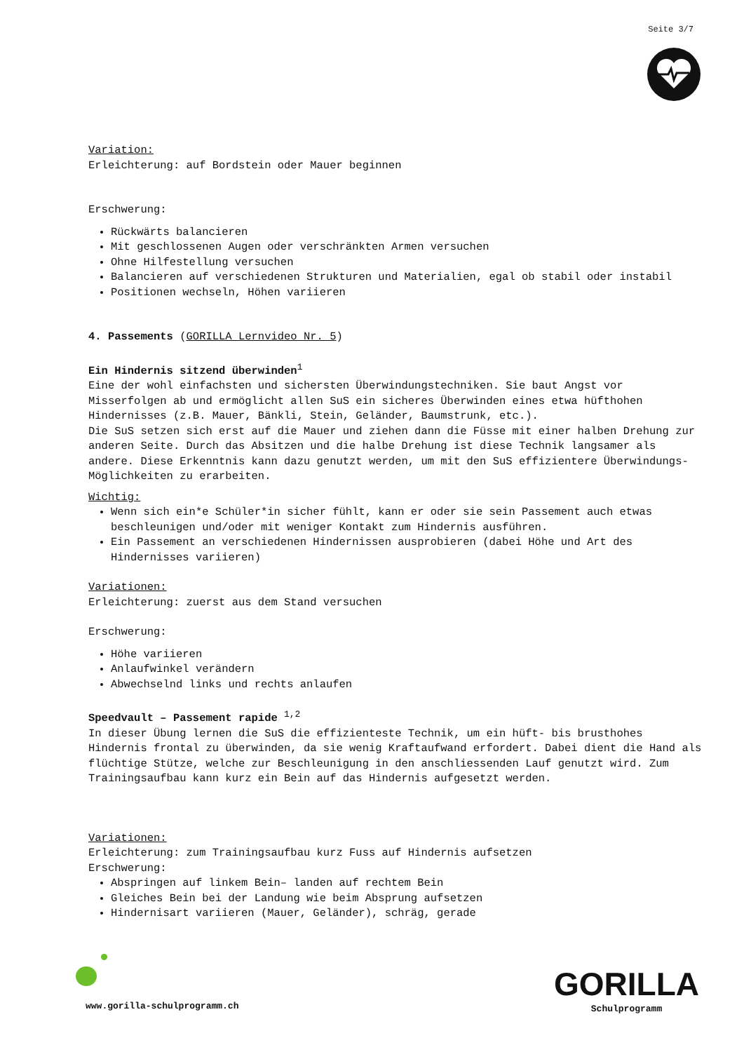Seite 3/7
Variation:
Erleichterung: auf Bordstein oder Mauer beginnen
Erschwerung:
Rückwärts balancieren
Mit geschlossenen Augen oder verschränkten Armen versuchen
Ohne Hilfestellung versuchen
Balancieren auf verschiedenen Strukturen und Materialien, egal ob stabil oder instabil
Positionen wechseln, Höhen variieren
4. Passements (GORILLA Lernvideo Nr. 5)
Ein Hindernis sitzend überwinden<sup>1</sup>
Eine der wohl einfachsten und sichersten Überwindungstechniken. Sie baut Angst vor Misserfolgen ab und ermöglicht allen SuS ein sicheres Überwinden eines etwa hüfthohen Hindernisses (z.B. Mauer, Bänkli, Stein, Geländer, Baumstrunk, etc.).
Die SuS setzen sich erst auf die Mauer und ziehen dann die Füsse mit einer halben Drehung zur anderen Seite. Durch das Absitzen und die halbe Drehung ist diese Technik langsamer als andere. Diese Erkenntnis kann dazu genutzt werden, um mit den SuS effizientere Überwindungs-Möglichkeiten zu erarbeiten.
Wichtig:
Wenn sich ein*e Schüler*in sicher fühlt, kann er oder sie sein Passement auch etwas beschleunigen und/oder mit weniger Kontakt zum Hindernis ausführen.
Ein Passement an verschiedenen Hindernissen ausprobieren (dabei Höhe und Art des Hindernisses variieren)
Variationen:
Erleichterung: zuerst aus dem Stand versuchen
Erschwerung:
Höhe variieren
Anlaufwinkel verändern
Abwechselnd links und rechts anlaufen
Speedvault – Passement rapide <sup>1,2</sup>
In dieser Übung lernen die SuS die effizienteste Technik, um ein hüft- bis brusthohes Hindernis frontal zu überwinden, da sie wenig Kraftaufwand erfordert. Dabei dient die Hand als flüchtige Stütze, welche zur Beschleunigung in den anschliessenden Lauf genutzt wird. Zum Trainingsaufbau kann kurz ein Bein auf das Hindernis aufgesetzt werden.
Variationen:
Erleichterung: zum Trainingsaufbau kurz Fuss auf Hindernis aufsetzen
Erschwerung:
Abspringen auf linkem Bein– landen auf rechtem Bein
Gleiches Bein bei der Landung wie beim Absprung aufsetzen
Hindernisart variieren (Mauer, Geländer), schräg, gerade
www.gorilla-schulprogramm.ch
GORILLA
Schulprogramm